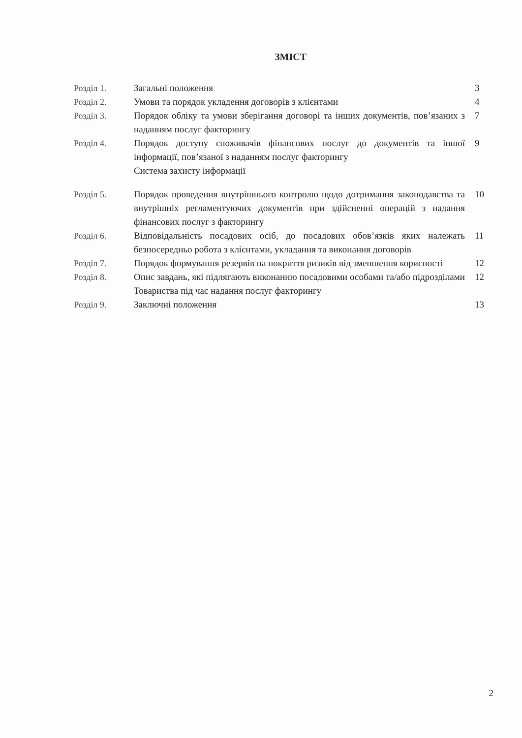ЗМІСТ
| Розділ 1. | Загальні положення | 3 |
| Розділ 2. | Умови та порядок укладення договорів з клієнтами | 4 |
| Розділ 3. | Порядок обліку та умови зберігання договорі та інших документів, пов’язаних з наданням послуг факторингу | 7 |
| Розділ 4. | Порядок доступу споживачів фінансових послуг до документів та іншої інформації, пов’язаної з наданням послуг факторингу Система захисту інформації | 9 |
| Розділ 5. | Порядок проведення внутрішнього контролю щодо дотримання законодавства та внутрішніх регламентуючих документів при здійсненні операцій з надання фінансових послуг з факторингу | 10 |
| Розділ 6. | Відповідальність посадових осіб, до посадових обов’язків яких належать безпосередньо робота з клієнтами, укладання та виконання договорів | 11 |
| Розділ 7. | Порядок формування резервів на покриття ризиків від зменшення корисності | 12 |
| Розділ 8. | Опис завдань, які підлягають виконанню посадовими особами та/або підрозділами Товариства під час надання послуг факторингу | 12 |
| Розділ 9. | Заключні положення | 13 |
2